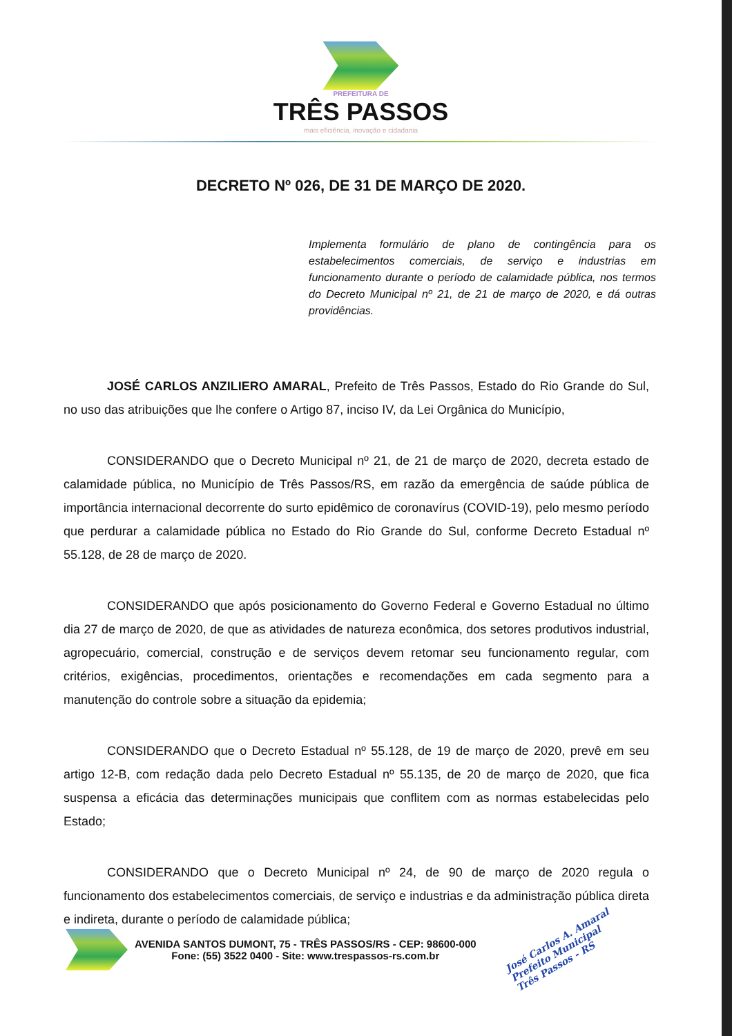PREFEITURA DE
TRÊS PASSOS
mais eficiência, inovação e cidadania
DECRETO Nº 026, DE 31 DE MARÇO DE 2020.
Implementa formulário de plano de contingência para os estabelecimentos comerciais, de serviço e industrias em funcionamento durante o período de calamidade pública, nos termos do Decreto Municipal nº 21, de 21 de março de 2020, e dá outras providências.
JOSÉ CARLOS ANZILIERO AMARAL, Prefeito de Três Passos, Estado do Rio Grande do Sul, no uso das atribuições que lhe confere o Artigo 87, inciso IV, da Lei Orgânica do Município,
CONSIDERANDO que o Decreto Municipal nº 21, de 21 de março de 2020, decreta estado de calamidade pública, no Município de Três Passos/RS, em razão da emergência de saúde pública de importância internacional decorrente do surto epidêmico de coronavírus (COVID-19), pelo mesmo período que perdurar a calamidade pública no Estado do Rio Grande do Sul, conforme Decreto Estadual nº 55.128, de 28 de março de 2020.
CONSIDERANDO que após posicionamento do Governo Federal e Governo Estadual no último dia 27 de março de 2020, de que as atividades de natureza econômica, dos setores produtivos industrial, agropecuário, comercial, construção e de serviços devem retomar seu funcionamento regular, com critérios, exigências, procedimentos, orientações e recomendações em cada segmento para a manutenção do controle sobre a situação da epidemia;
CONSIDERANDO que o Decreto Estadual nº 55.128, de 19 de março de 2020, prevê em seu artigo 12-B, com redação dada pelo Decreto Estadual nº 55.135, de 20 de março de 2020, que fica suspensa a eficácia das determinações municipais que conflitem com as normas estabelecidas pelo Estado;
CONSIDERANDO que o Decreto Municipal nº 24, de 90 de março de 2020 regula o funcionamento dos estabelecimentos comerciais, de serviço e industrias e da administração pública direta e indireta, durante o período de calamidade pública;
AVENIDA SANTOS DUMONT, 75 - TRÊS PASSOS/RS - CEP: 98600-000
Fone: (55) 3522 0400 - Site: www.trespassos-rs.com.br
José Carlos A. Amaral
Prefeito Municipal
Três Passos - RS